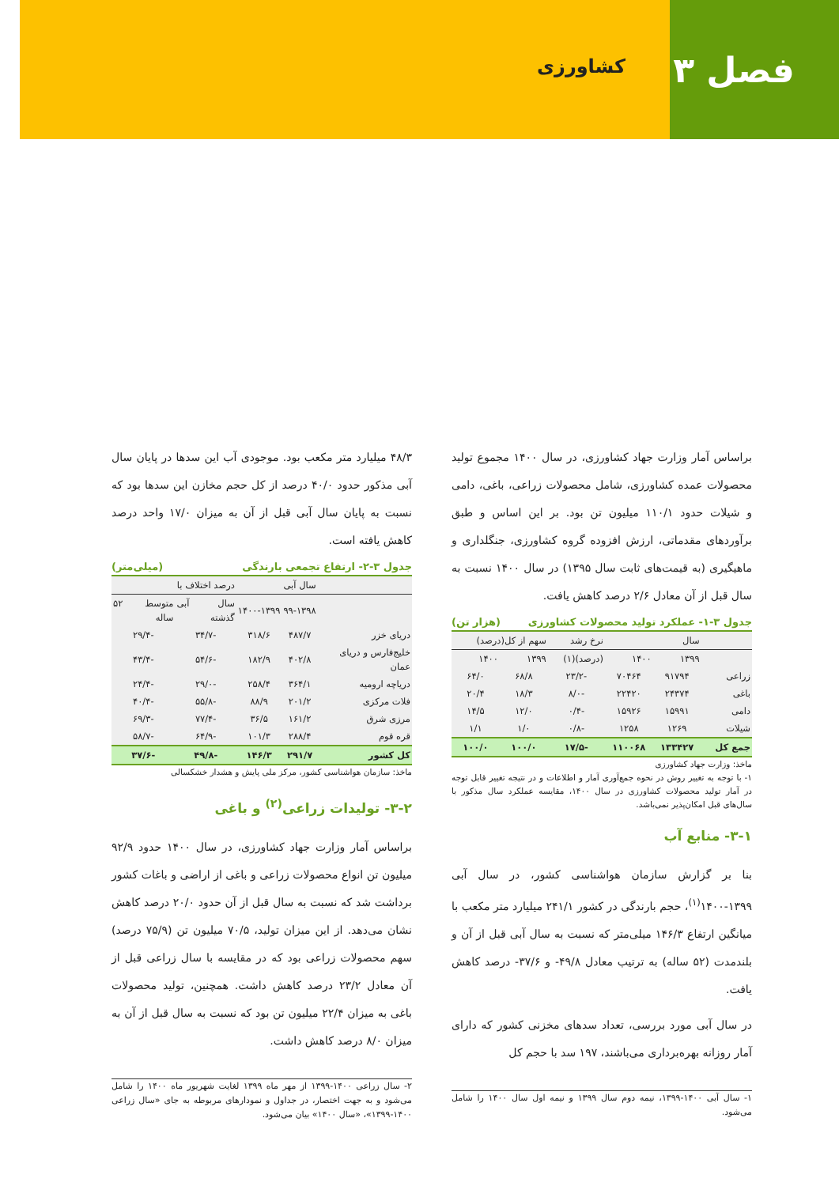فصل ۳
کشاورزی
براساس آمار وزارت جهاد کشاورزی، در سال ۱۴۰۰ مجموع تولید محصولات عمده کشاورزی، شامل محصولات زراعی، باغی، دامی و شیلات حدود ۱۱۰/۱ میلیون تن بود. بر این اساس و طبق برآوردهای مقدماتی، ارزش افزوده گروه کشاورزی، جنگلداری و ماهیگیری (به قیمت‌های ثابت سال ۱۳۹۵) در سال ۱۴۰۰ نسبت به سال قبل از آن معادل ۲/۶ درصد کاهش یافت.
جدول ۳-۱- عملکرد تولید محصولات کشاورزی (هزار تن)
| | سال | | نرخ رشد | سهم از کل(درصد) | |
| --- | --- | --- | --- | --- | --- |
| | ۱۳۹۹ | ۱۴۰۰ | (درصد)(۱) | ۱۳۹۹ | ۱۴۰۰ |
| زراعی | ۹۱۷۹۴ | ۷۰۴۶۴ | -۲۳/۲ | ۶۸/۸ | ۶۴/۰ |
| باغی | ۲۴۳۷۴ | ۲۲۴۲۰ | -۸/۰ | ۱۸/۳ | ۲۰/۴ |
| دامی | ۱۵۹۹۱ | ۱۵۹۲۶ | -۰/۴ | ۱۲/۰ | ۱۴/۵ |
| شیلات | ۱۲۶۹ | ۱۲۵۸ | -۰/۸ | ۱/۰ | ۱/۱ |
| جمع کل | ۱۳۳۴۲۷ | ۱۱۰۰۶۸ | -۱۷/۵ | ۱۰۰/۰ | ۱۰۰/۰ |
ماخذ: وزارت جهاد کشاورزی
۱- با توجه به تغییر روش در نحوه جمع‌آوری آمار و اطلاعات و در نتیجه تغییر قابل توجه در آمار تولید محصولات کشاورزی در سال ۱۴۰۰، مقایسه عملکرد سال مذکور با سال‌های قبل امکان‌پذیر نمی‌باشد.
۳-۱- منابع آب
بنا بر گزارش سازمان هواشناسی کشور، در سال آبی ۱۳۹۹-۱۴۰۰<sup>(۱)</sup>، حجم بارندگی در کشور ۲۴۱/۱ میلیارد متر مکعب با میانگین ارتفاع ۱۴۶/۳ میلی‌متر که نسبت به سال آبی قبل از آن و بلندمدت (۵۲ ساله) به ترتیب معادل ۴۹/۸- و ۳۷/۶- درصد کاهش یافت.
در سال آبی مورد بررسی، تعداد سدهای مخزنی کشور که دارای آمار روزانه بهره‌برداری می‌باشند، ۱۹۷ سد با حجم کل
۱- سال آبی ۱۴۰۰-۱۳۹۹، نیمه دوم سال ۱۳۹۹ و نیمه اول سال ۱۴۰۰ را شامل می‌شود.
۴۸/۳ میلیارد متر مکعب بود. موجودی آب این سدها در پایان سال آبی مذکور حدود ۴۰/۰ درصد از کل حجم مخازن این سدها بود که نسبت به پایان سال آبی قبل از آن به میزان ۱۷/۰ واحد درصد کاهش یافته است.
جدول ۳-۲- ارتفاع تجمعی بارندگی (میلی‌متر)
| | سال آبی | | درصد اختلاف با | |
| --- | --- | --- | --- | --- |
| | ۹۹-۱۳۹۸ | ۱۴۰۰-۱۳۹۹ | سال آبی گذشته | متوسط ۵۲ ساله |
| دریای خزر | ۴۸۷/۷ | ۳۱۸/۶ | -۳۴/۷ | -۲۹/۴ |
| خلیج‌فارس و دریای عمان | ۴۰۲/۸ | ۱۸۲/۹ | -۵۴/۶ | -۴۳/۴ |
| دریاچه ارومیه | ۳۶۴/۱ | ۲۵۸/۴ | -۲۹/۰ | -۲۴/۴ |
| فلات مرکزی | ۲۰۱/۲ | ۸۸/۹ | -۵۵/۸ | -۴۰/۴ |
| مرزی شرق | ۱۶۱/۲ | ۳۶/۵ | -۷۷/۴ | -۶۹/۳ |
| قره قوم | ۲۸۸/۴ | ۱۰۱/۳ | -۶۴/۹ | -۵۸/۷ |
| کل کشور | ۲۹۱/۷ | ۱۴۶/۳ | -۴۹/۸ | -۳۷/۶ |
ماخذ: سازمان هواشناسی کشور، مرکز ملی پایش و هشدار خشکسالی
۳-۲- تولیدات زراعی<sup>(۲)</sup> و باغی
براساس آمار وزارت جهاد کشاورزی، در سال ۱۴۰۰ حدود ۹۲/۹ میلیون تن انواع محصولات زراعی و باغی از اراضی و باغات کشور برداشت شد که نسبت به سال قبل از آن حدود ۲۰/۰ درصد کاهش نشان می‌دهد. از این میزان تولید، ۷۰/۵ میلیون تن (۷۵/۹ درصد) سهم محصولات زراعی بود که در مقایسه با سال زراعی قبل از آن معادل ۲۳/۲ درصد کاهش داشت. همچنین، تولید محصولات باغی به میزان ۲۲/۴ میلیون تن بود که نسبت به سال قبل از آن به میزان ۸/۰ درصد کاهش داشت.
۲- سال زراعی ۱۴۰۰-۱۳۹۹ از مهر ماه ۱۳۹۹ لغایت شهریور ماه ۱۴۰۰ را شامل می‌شود و به جهت اختصار، در جداول و نمودارهای مربوطه به جای «سال زراعی ۱۴۰۰-۱۳۹۹»، «سال ۱۴۰۰» بیان می‌شود.